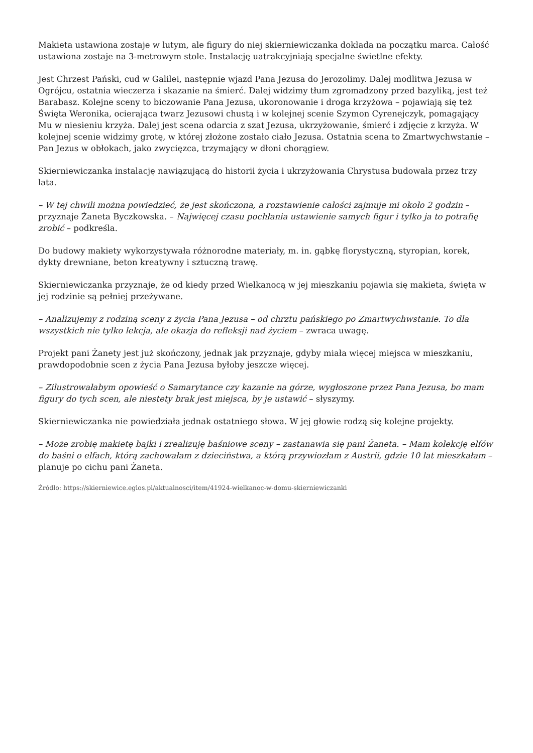Makieta ustawiona zostaje w lutym, ale figury do niej skierniewiczanka dokłada na początku marca. Całość ustawiona zostaje na 3-metrowym stole. Instalację uatrakcyjniają specjalne świetlne efekty.
Jest Chrzest Pański, cud w Galilei, następnie wjazd Pana Jezusa do Jerozolimy. Dalej modlitwa Jezusa w Ogrójcu, ostatnia wieczerza i skazanie na śmierć. Dalej widzimy tłum zgromadzony przed bazyliką, jest też Barabasz. Kolejne sceny to biczowanie Pana Jezusa, ukoronowanie i droga krzyżowa – pojawiają się też Święta Weronika, ocierająca twarz Jezusowi chustą i w kolejnej scenie Szymon Cyrenejczyk, pomagający Mu w niesieniu krzyża. Dalej jest scena odarcia z szat Jezusa, ukrzyżowanie, śmierć i zdjęcie z krzyża. W kolejnej scenie widzimy grotę, w której złożone zostało ciało Jezusa. Ostatnia scena to Zmartwychwstanie – Pan Jezus w obłokach, jako zwycięzca, trzymający w dłoni chorągiew.
Skierniewiczanka instalację nawiązującą do historii życia i ukrzyżowania Chrystusa budowała przez trzy lata.
– W tej chwili można powiedzieć, że jest skończona, a rozstawienie całości zajmuje mi około 2 godzin – przyznaje Żaneta Byczkowska. – Najwięcej czasu pochłania ustawienie samych figur i tylko ja to potrafię zrobić – podkreśla.
Do budowy makiety wykorzystywała różnorodne materiały, m. in. gąbkę florystyczną, styropian, korek, dykty drewniane, beton kreatywny i sztuczną trawę.
Skierniewiczanka przyznaje, że od kiedy przed Wielkanocą w jej mieszkaniu pojawia się makieta, święta w jej rodzinie są pełniej przeżywane.
– Analizujemy z rodziną sceny z życia Pana Jezusa – od chrztu pańskiego po Zmartwychwstanie. To dla wszystkich nie tylko lekcja, ale okazja do refleksji nad życiem – zwraca uwagę.
Projekt pani Żanety jest już skończony, jednak jak przyznaje, gdyby miała więcej miejsca w mieszkaniu, prawdopodobnie scen z życia Pana Jezusa byłoby jeszcze więcej.
– Zilustrowałabym opowieść o Samarytance czy kazanie na górze, wygłoszone przez Pana Jezusa, bo mam figury do tych scen, ale niestety brak jest miejsca, by je ustawić – słyszymy.
Skierniewiczanka nie powiedziała jednak ostatniego słowa. W jej głowie rodzą się kolejne projekty.
– Może zrobię makietę bajki i zrealizuję baśniowe sceny – zastanawia się pani Żaneta. – Mam kolekcję elfów do baśni o elfach, którą zachowałam z dzieciństwa, a którą przywiozłam z Austrii, gdzie 10 lat mieszkałam – planuje po cichu pani Żaneta.
Źródło: https://skierniewice.eglos.pl/aktualnosci/item/41924-wielkanoc-w-domu-skierniewiczanki